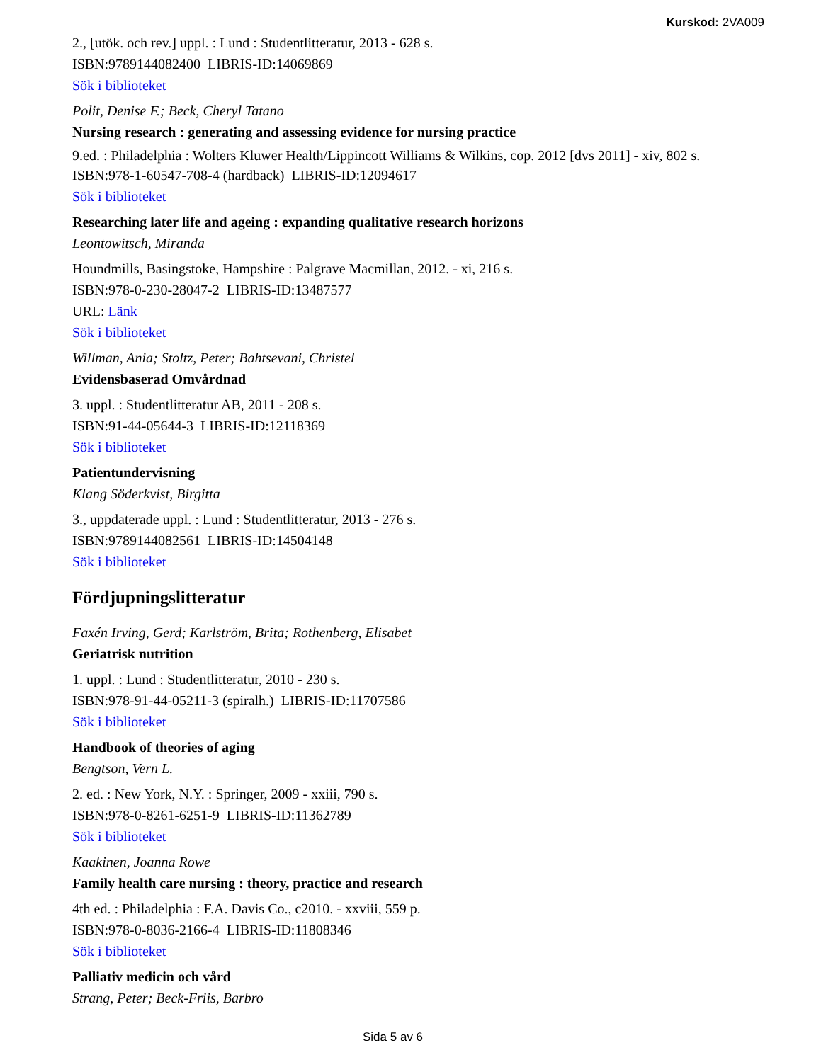Kurskod: 2VA009
2., [utök. och rev.] uppl. : Lund : Studentlitteratur, 2013 - 628 s.
ISBN:9789144082400 LIBRIS-ID:14069869
Sök i biblioteket
Polit, Denise F.; Beck, Cheryl Tatano
Nursing research : generating and assessing evidence for nursing practice
9.ed. : Philadelphia : Wolters Kluwer Health/Lippincott Williams & Wilkins, cop. 2012 [dvs 2011] - xiv, 802 s.
ISBN:978-1-60547-708-4 (hardback) LIBRIS-ID:12094617
Sök i biblioteket
Researching later life and ageing : expanding qualitative research horizons
Leontowitsch, Miranda
Houndmills, Basingstoke, Hampshire : Palgrave Macmillan, 2012. - xi, 216 s.
ISBN:978-0-230-28047-2 LIBRIS-ID:13487577
URL: Länk
Sök i biblioteket
Willman, Ania; Stoltz, Peter; Bahtsevani, Christel
Evidensbaserad Omvårdnad
3. uppl. : Studentlitteratur AB, 2011 - 208 s.
ISBN:91-44-05644-3 LIBRIS-ID:12118369
Sök i biblioteket
Patientundervisning
Klang Söderkvist, Birgitta
3., uppdaterade uppl. : Lund : Studentlitteratur, 2013 - 276 s.
ISBN:9789144082561 LIBRIS-ID:14504148
Sök i biblioteket
Fördjupningslitteratur
Faxén Irving, Gerd; Karlström, Brita; Rothenberg, Elisabet
Geriatrisk nutrition
1. uppl. : Lund : Studentlitteratur, 2010 - 230 s.
ISBN:978-91-44-05211-3 (spiralh.) LIBRIS-ID:11707586
Sök i biblioteket
Handbook of theories of aging
Bengtson, Vern L.
2. ed. : New York, N.Y. : Springer, 2009 - xxiii, 790 s.
ISBN:978-0-8261-6251-9 LIBRIS-ID:11362789
Sök i biblioteket
Kaakinen, Joanna Rowe
Family health care nursing : theory, practice and research
4th ed. : Philadelphia : F.A. Davis Co., c2010. - xxviii, 559 p.
ISBN:978-0-8036-2166-4 LIBRIS-ID:11808346
Sök i biblioteket
Palliativ medicin och vård
Strang, Peter; Beck-Friis, Barbro
Sida 5 av 6